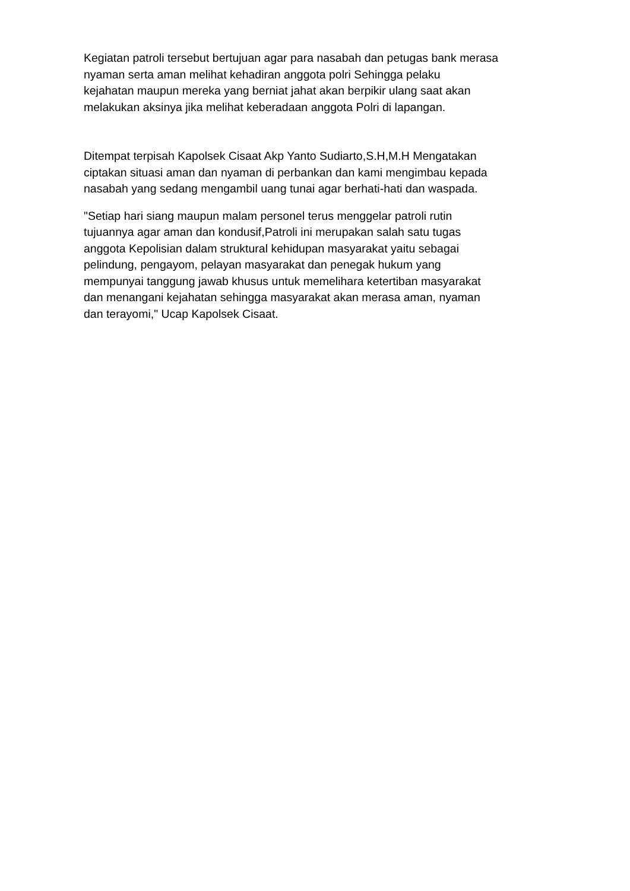Kegiatan patroli tersebut bertujuan agar para nasabah dan petugas bank merasa nyaman serta aman melihat kehadiran anggota polri Sehingga pelaku kejahatan maupun mereka yang berniat jahat akan berpikir ulang saat akan melakukan aksinya jika melihat keberadaan anggota Polri di lapangan.
Ditempat terpisah Kapolsek Cisaat Akp Yanto Sudiarto,S.H,M.H Mengatakan ciptakan situasi aman dan nyaman di perbankan dan kami mengimbau kepada nasabah yang sedang mengambil uang tunai agar berhati-hati dan waspada.
"Setiap hari siang maupun malam personel terus menggelar patroli rutin tujuannya agar aman dan kondusif,Patroli ini merupakan salah satu tugas anggota Kepolisian dalam struktural kehidupan masyarakat yaitu sebagai pelindung, pengayom, pelayan masyarakat dan penegak hukum yang mempunyai tanggung jawab khusus untuk memelihara ketertiban masyarakat dan menangani kejahatan sehingga masyarakat akan merasa aman, nyaman dan terayomi," Ucap Kapolsek Cisaat.